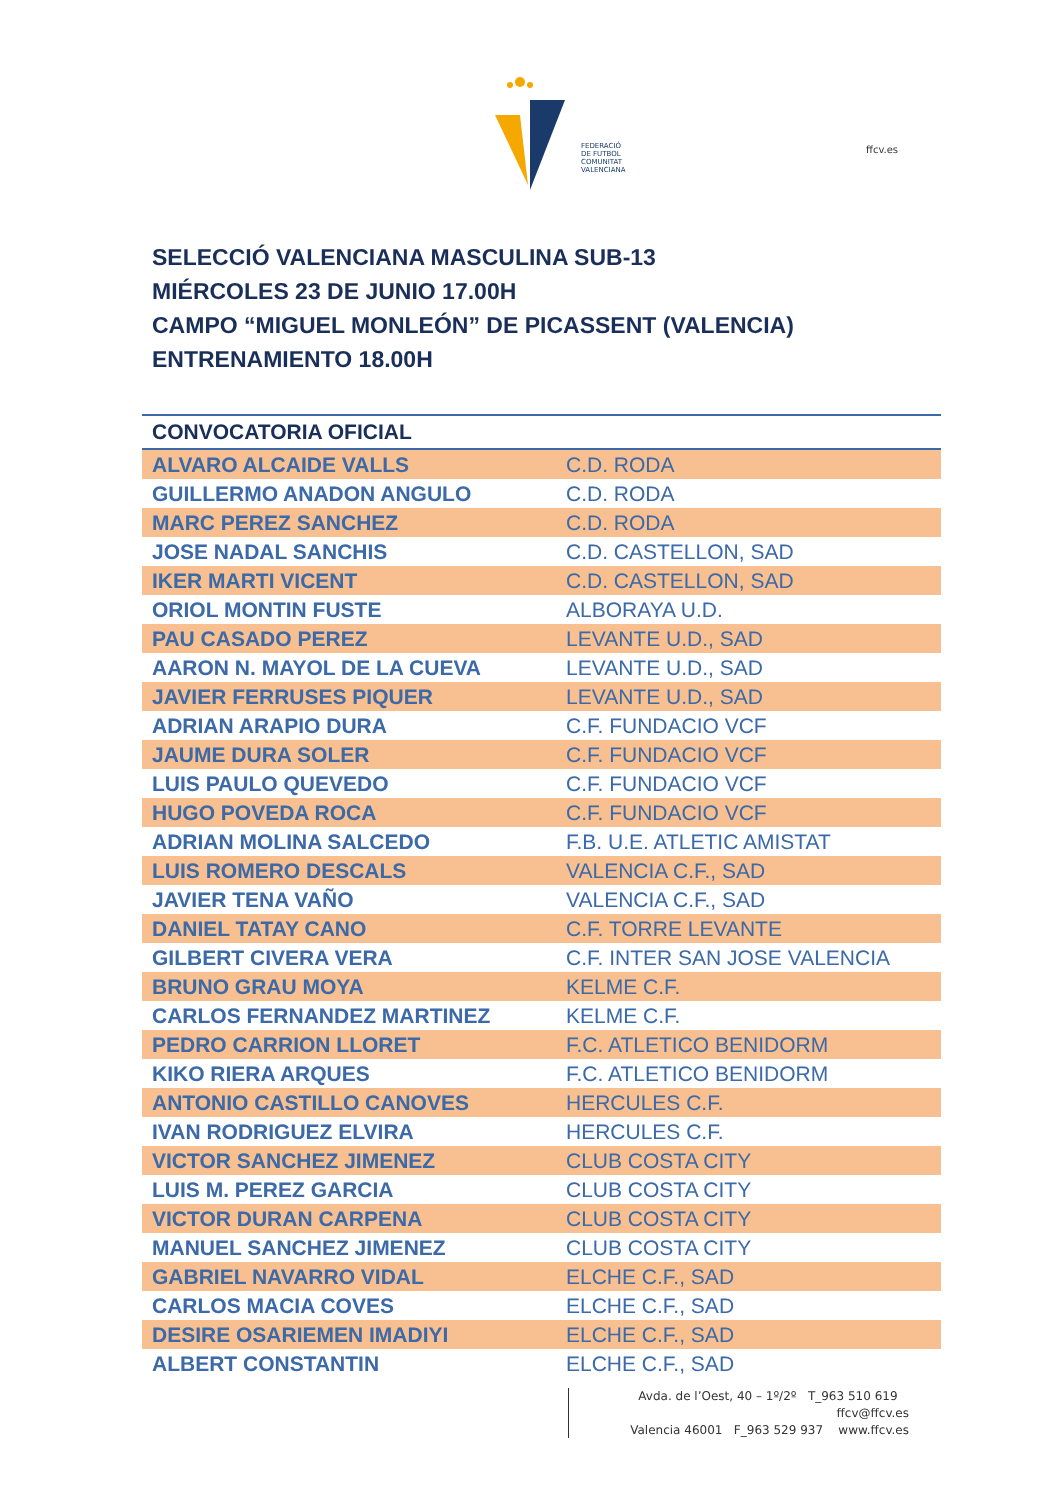FEDERACIÓ
DE FUTBOL
COMUNITAT
VALENCIANA
ffcv.es
SELECCIÓ VALENCIANA MASCULINA SUB-13
MIÉRCOLES 23 DE JUNIO 17.00H
CAMPO “MIGUEL MONLEÓN” DE PICASSENT (VALENCIA)
ENTRENAMIENTO 18.00H
| CONVOCATORIA OFICIAL | |
| --- | --- |
| ALVARO ALCAIDE VALLS | C.D. RODA |
| GUILLERMO ANADON ANGULO | C.D. RODA |
| MARC PEREZ SANCHEZ | C.D. RODA |
| JOSE NADAL SANCHIS | C.D. CASTELLON, SAD |
| IKER MARTI VICENT | C.D. CASTELLON, SAD |
| ORIOL MONTIN FUSTE | ALBORAYA U.D. |
| PAU CASADO PEREZ | LEVANTE U.D., SAD |
| AARON N. MAYOL DE LA CUEVA | LEVANTE U.D., SAD |
| JAVIER FERRUSES PIQUER | LEVANTE U.D., SAD |
| ADRIAN ARAPIO DURA | C.F. FUNDACIO VCF |
| JAUME DURA SOLER | C.F. FUNDACIO VCF |
| LUIS PAULO QUEVEDO | C.F. FUNDACIO VCF |
| HUGO POVEDA ROCA | C.F. FUNDACIO VCF |
| ADRIAN MOLINA SALCEDO | F.B. U.E. ATLETIC AMISTAT |
| LUIS ROMERO DESCALS | VALENCIA C.F., SAD |
| JAVIER TENA VAÑO | VALENCIA C.F., SAD |
| DANIEL TATAY CANO | C.F. TORRE LEVANTE |
| GILBERT CIVERA VERA | C.F. INTER SAN JOSE VALENCIA |
| BRUNO GRAU MOYA | KELME C.F. |
| CARLOS FERNANDEZ MARTINEZ | KELME C.F. |
| PEDRO CARRION LLORET | F.C. ATLETICO BENIDORM |
| KIKO RIERA ARQUES | F.C. ATLETICO BENIDORM |
| ANTONIO CASTILLO CANOVES | HERCULES C.F. |
| IVAN RODRIGUEZ ELVIRA | HERCULES C.F. |
| VICTOR SANCHEZ JIMENEZ | CLUB COSTA CITY |
| LUIS M. PEREZ GARCIA | CLUB COSTA CITY |
| VICTOR DURAN CARPENA | CLUB COSTA CITY |
| MANUEL SANCHEZ JIMENEZ | CLUB COSTA CITY |
| GABRIEL NAVARRO VIDAL | ELCHE C.F., SAD |
| CARLOS MACIA COVES | ELCHE C.F., SAD |
| DESIRE OSARIEMEN IMADIYI | ELCHE C.F., SAD |
| ALBERT CONSTANTIN | ELCHE C.F., SAD |
Avda. de l’Oest, 40 – 1º/2º T_963 510 619 ffcv@ffcv.es
Valencia 46001 F_963 529 937 www.ffcv.es